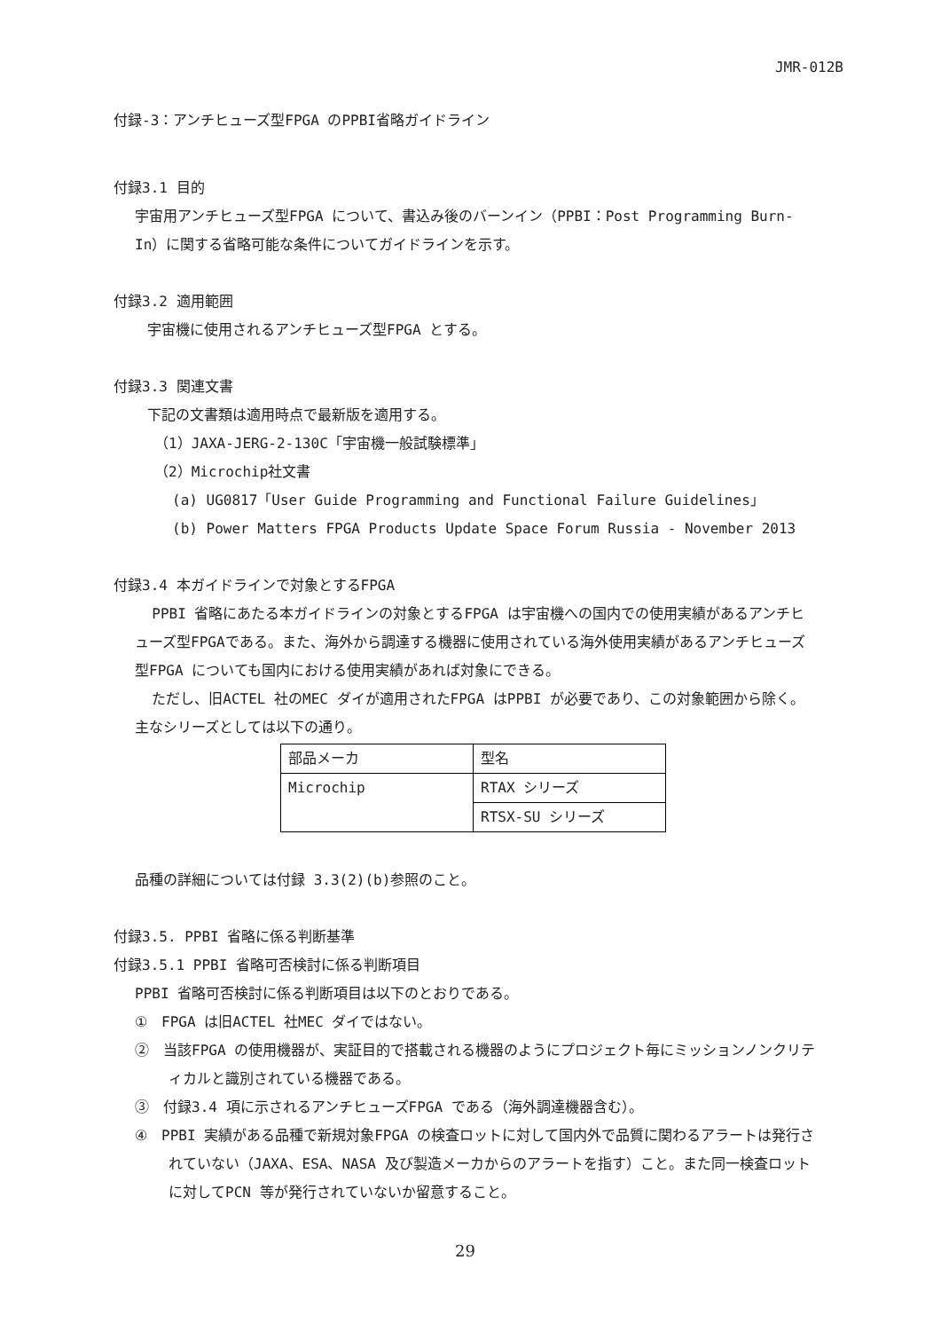JMR-012B
付録-3：アンチヒューズ型FPGA のPPBI省略ガイドライン
付録3.1 目的
宇宙用アンチヒューズ型FPGA について、書込み後のバーンイン（PPBI：Post Programming Burn-In）に関する省略可能な条件についてガイドラインを示す。
付録3.2 適用範囲
宇宙機に使用されるアンチヒューズ型FPGA とする。
付録3.3 関連文書
下記の文書類は適用時点で最新版を適用する。
（1）JAXA-JERG-2-130C「宇宙機一般試験標準」
（2）Microchip社文書
(a) UG0817「User Guide Programming and Functional Failure Guidelines」
(b) Power Matters FPGA Products Update Space Forum Russia - November 2013
付録3.4 本ガイドラインで対象とするFPGA
PPBI 省略にあたる本ガイドラインの対象とするFPGA は宇宙機への国内での使用実績があるアンチヒューズ型FPGAである。また、海外から調達する機器に使用されている海外使用実績があるアンチヒューズ型FPGA についても国内における使用実績があれば対象にできる。
ただし、旧ACTEL 社のMEC ダイが適用されたFPGA はPPBI が必要であり、この対象範囲から除く。
主なシリーズとしては以下の通り。
| 部品メーカ | 型名 |
| Microchip | RTAX シリーズ |
| | RTSX-SU シリーズ |
品種の詳細については付録 3.3(2)(b)参照のこと。
付録3.5. PPBI 省略に係る判断基準
付録3.5.1 PPBI 省略可否検討に係る判断項目
PPBI 省略可否検討に係る判断項目は以下のとおりである。
①　FPGA は旧ACTEL 社MEC ダイではない。
②　当該FPGA の使用機器が、実証目的で搭載される機器のようにプロジェクト毎にミッションノンクリティカルと識別されている機器である。
③　付録3.4 項に示されるアンチヒューズFPGA である（海外調達機器含む）。
④　PPBI 実績がある品種で新規対象FPGA の検査ロットに対して国内外で品質に関わるアラートは発行されていない（JAXA、ESA、NASA 及び製造メーカからのアラートを指す）こと。また同一検査ロットに対してPCN 等が発行されていないか留意すること。
29